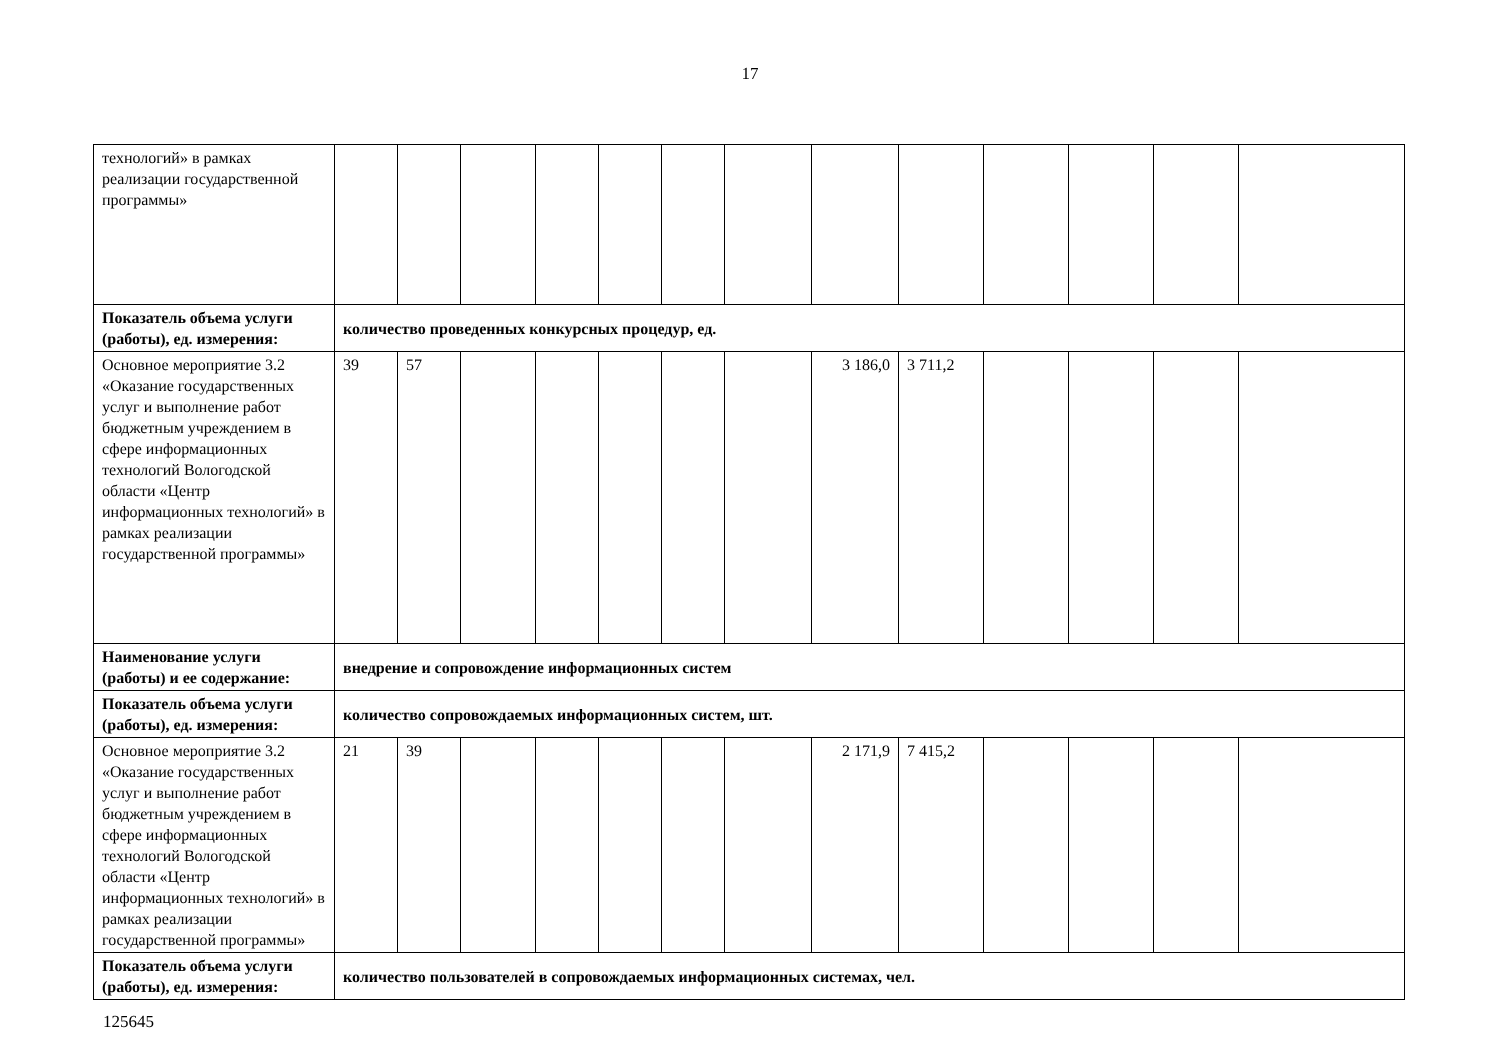17
| технологий» в рамках реализации государственной программы» | | | | | | | | | | | | | |
| Показатель объема услуги (работы), ед. измерения: | количество проведенных конкурсных процедур, ед. | | | | | | | | | | | | |
| Основное мероприятие 3.2 «Оказание государственных услуг и выполнение работ бюджетным учреждением в сфере информационных технологий Вологодской области «Центр информационных технологий» в рамках реализации государственной программы» | 39 | 57 | | | | | | 3 186,0 | 3 711,2 | | | | |
| Наименование услуги (работы) и ее содержание: | внедрение и сопровождение информационных систем | | | | | | | | | | | | |
| Показатель объема услуги (работы), ед. измерения: | количество сопровождаемых информационных систем, шт. | | | | | | | | | | | | |
| Основное мероприятие 3.2 «Оказание государственных услуг и выполнение работ бюджетным учреждением в сфере информационных технологий Вологодской области «Центр информационных технологий» в рамках реализации государственной программы» | 21 | 39 | | | | | | 2 171,9 | 7 415,2 | | | | |
| Показатель объема услуги (работы), ед. измерения: | количество пользователей в сопровождаемых информационных системах, чел. | | | | | | | | | | | | |
125645